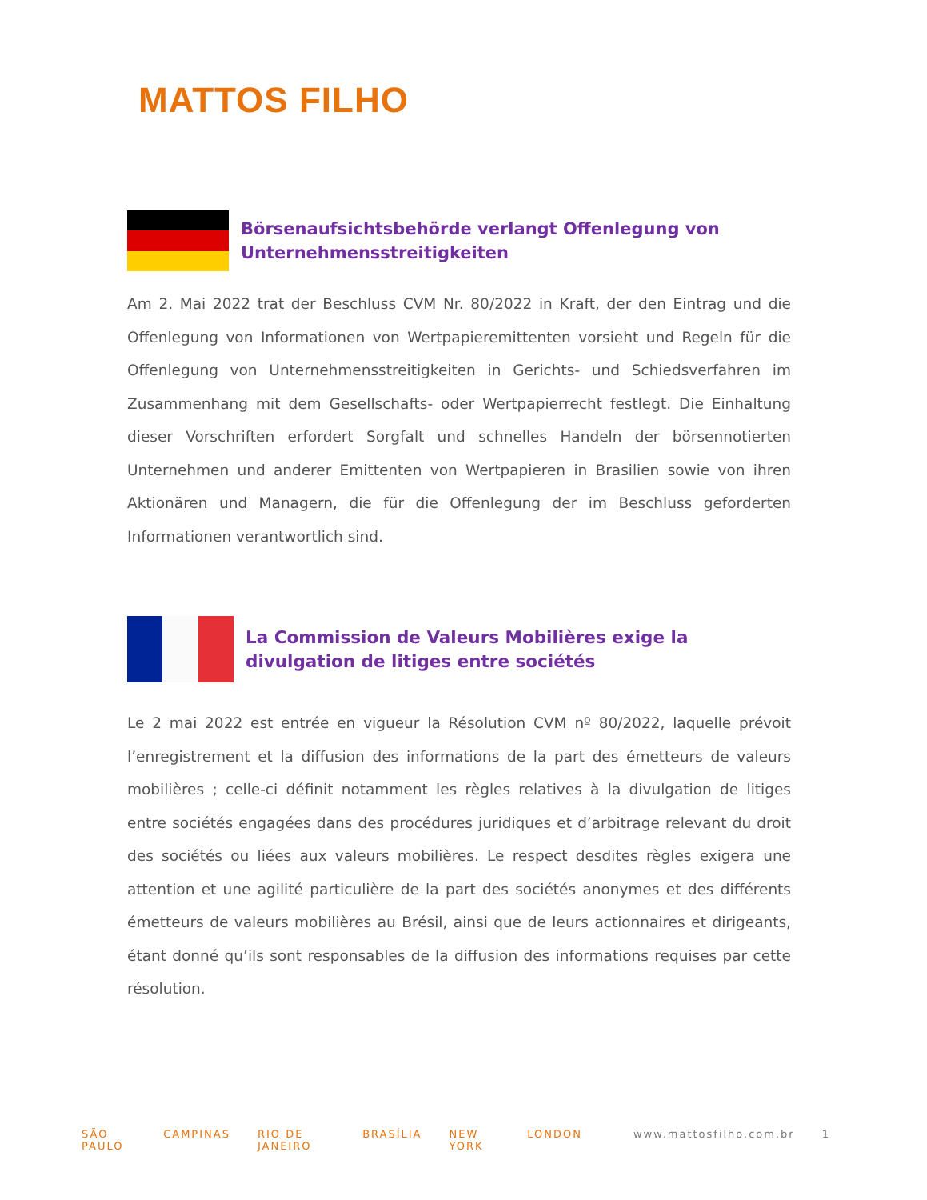MATTOS FILHO
Börsenaufsichtsbehörde verlangt Offenlegung von Unternehmensstreitigkeiten
Am 2. Mai 2022 trat der Beschluss CVM Nr. 80/2022 in Kraft, der den Eintrag und die Offenlegung von Informationen von Wertpapieremittenten vorsieht und Regeln für die Offenlegung von Unternehmensstreitigkeiten in Gerichts- und Schiedsverfahren im Zusammenhang mit dem Gesellschafts- oder Wertpapierrecht festlegt. Die Einhaltung dieser Vorschriften erfordert Sorgfalt und schnelles Handeln der börsennotierten Unternehmen und anderer Emittenten von Wertpapieren in Brasilien sowie von ihren Aktionären und Managern, die für die Offenlegung der im Beschluss geforderten Informationen verantwortlich sind.
La Commission de Valeurs Mobilières exige la divulgation de litiges entre sociétés
Le 2 mai 2022 est entrée en vigueur la Résolution CVM nº 80/2022, laquelle prévoit l’enregistrement et la diffusion des informations de la part des émetteurs de valeurs mobilières ; celle-ci définit notamment les règles relatives à la divulgation de litiges entre sociétés engagées dans des procédures juridiques et d’arbitrage relevant du droit des sociétés ou liées aux valeurs mobilières. Le respect desdites règles exigera une attention et une agilité particulière de la part des sociétés anonymes et des différents émetteurs de valeurs mobilières au Brésil, ainsi que de leurs actionnaires et dirigeants, étant donné qu’ils sont responsables de la diffusion des informations requises par cette résolution.
SÃO PAULO CAMPINAS RIO DE JANEIRO BRASÍLIA NEW YORK LONDON www.mattosfilho.com.br 1